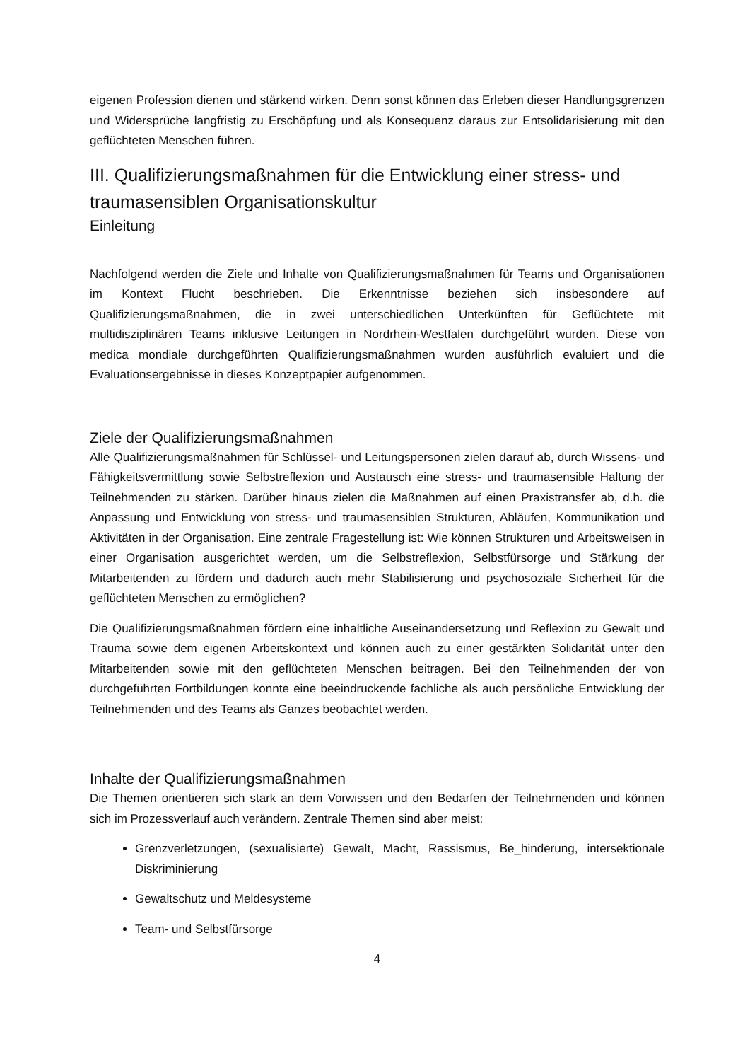eigenen Profession dienen und stärkend wirken. Denn sonst können das Erleben dieser Handlungsgrenzen und Widersprüche langfristig zu Erschöpfung und als Konsequenz daraus zur Entsolidarisierung mit den geflüchteten Menschen führen.
III. Qualifizierungsmaßnahmen für die Entwicklung einer stress- und traumasensiblen Organisationskultur
Einleitung
Nachfolgend werden die Ziele und Inhalte von Qualifizierungsmaßnahmen für Teams und Organisationen im Kontext Flucht beschrieben. Die Erkenntnisse beziehen sich insbesondere auf Qualifizierungsmaßnahmen, die in zwei unterschiedlichen Unterkünften für Geflüchtete mit multidisziplinären Teams inklusive Leitungen in Nordrhein-Westfalen durchgeführt wurden. Diese von medica mondiale durchgeführten Qualifizierungsmaßnahmen wurden ausführlich evaluiert und die Evaluationsergebnisse in dieses Konzeptpapier aufgenommen.
Ziele der Qualifizierungsmaßnahmen
Alle Qualifizierungsmaßnahmen für Schlüssel- und Leitungspersonen zielen darauf ab, durch Wissens- und Fähigkeitsvermittlung sowie Selbstreflexion und Austausch eine stress- und traumasensible Haltung der Teilnehmenden zu stärken. Darüber hinaus zielen die Maßnahmen auf einen Praxistransfer ab, d.h. die Anpassung und Entwicklung von stress- und traumasensiblen Strukturen, Abläufen, Kommunikation und Aktivitäten in der Organisation. Eine zentrale Fragestellung ist: Wie können Strukturen und Arbeitsweisen in einer Organisation ausgerichtet werden, um die Selbstreflexion, Selbstfürsorge und Stärkung der Mitarbeitenden zu fördern und dadurch auch mehr Stabilisierung und psychosoziale Sicherheit für die geflüchteten Menschen zu ermöglichen?
Die Qualifizierungsmaßnahmen fördern eine inhaltliche Auseinandersetzung und Reflexion zu Gewalt und Trauma sowie dem eigenen Arbeitskontext und können auch zu einer gestärkten Solidarität unter den Mitarbeitenden sowie mit den geflüchteten Menschen beitragen. Bei den Teilnehmenden der von durchgeführten Fortbildungen konnte eine beeindruckende fachliche als auch persönliche Entwicklung der Teilnehmenden und des Teams als Ganzes beobachtet werden.
Inhalte der Qualifizierungsmaßnahmen
Die Themen orientieren sich stark an dem Vorwissen und den Bedarfen der Teilnehmenden und können sich im Prozessverlauf auch verändern. Zentrale Themen sind aber meist:
Grenzverletzungen, (sexualisierte) Gewalt, Macht, Rassismus, Be_hinderung, intersektionale Diskriminierung
Gewaltschutz und Meldesysteme
Team- und Selbstfürsorge
4